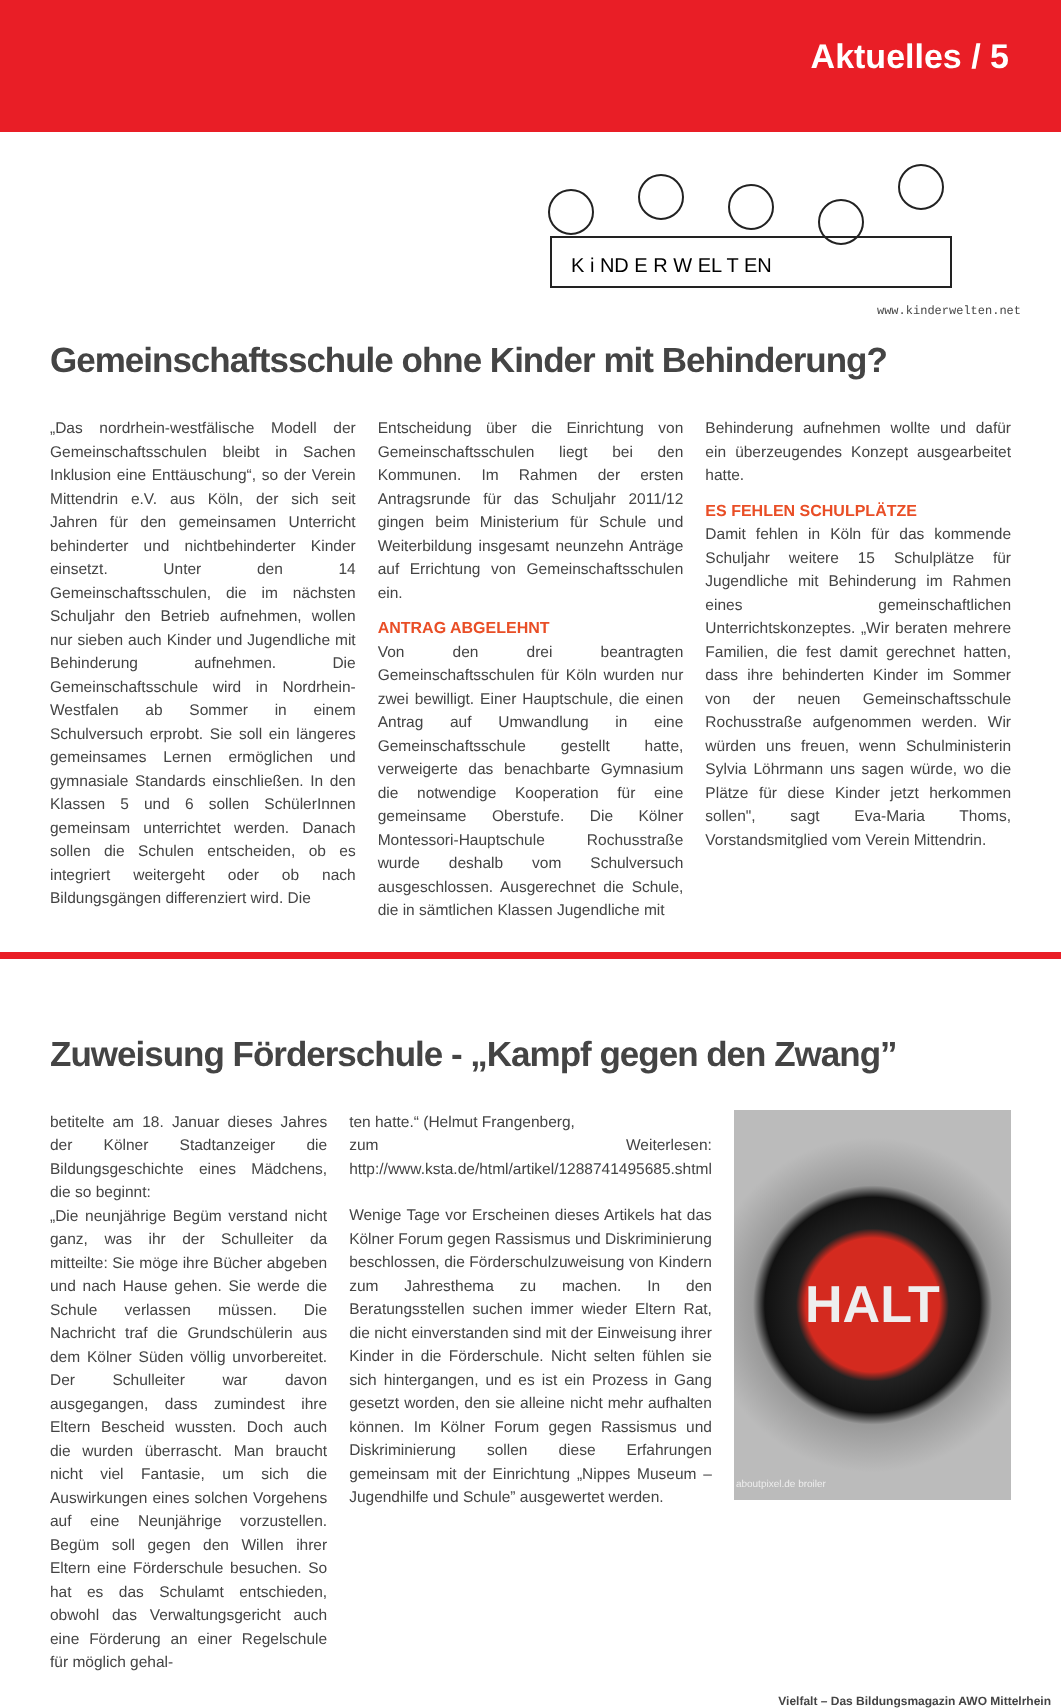Aktuelles / 5
K i ND E R W EL T EN
www.kinderwelten.net
Gemeinschaftsschule ohne Kinder mit Behinderung?
„Das nordrhein-westfälische Modell der Gemeinschaftsschulen bleibt in Sachen Inklusion eine Enttäuschung“, so der Verein Mittendrin e.V. aus Köln, der sich seit Jahren für den gemeinsamen Unterricht behinderter und nichtbehinderter Kinder einsetzt. Unter den 14 Gemeinschaftsschulen, die im nächsten Schuljahr den Betrieb aufnehmen, wollen nur sieben auch Kinder und Jugendliche mit Behinderung aufnehmen. Die Gemeinschaftsschule wird in Nordrhein-Westfalen ab Sommer in einem Schulversuch erprobt. Sie soll ein längeres gemeinsames Lernen ermöglichen und gymnasiale Standards einschließen. In den Klassen 5 und 6 sollen SchülerInnen gemeinsam unterrichtet werden. Danach sollen die Schulen entscheiden, ob es integriert weitergeht oder ob nach Bildungsgängen differenziert wird. Die
Entscheidung über die Einrichtung von Gemeinschaftsschulen liegt bei den Kommunen. Im Rahmen der ersten Antragsrunde für das Schuljahr 2011/12 gingen beim Ministerium für Schule und Weiterbildung insgesamt neunzehn Anträge auf Errichtung von Gemeinschaftsschulen ein.
ANTRAG ABGELEHNT
Von den drei beantragten Gemeinschaftsschulen für Köln wurden nur zwei bewilligt. Einer Hauptschule, die einen Antrag auf Umwandlung in eine Gemeinschaftsschule gestellt hatte, verweigerte das benachbarte Gymnasium die notwendige Kooperation für eine gemeinsame Oberstufe. Die Kölner Montessori-Hauptschule Rochusstraße wurde deshalb vom Schulversuch ausgeschlossen. Ausgerechnet die Schule, die in sämtlichen Klassen Jugendliche mit
Behinderung aufnehmen wollte und dafür ein überzeugendes Konzept ausgearbeitet hatte.
ES FEHLEN SCHULPLÄTZE
Damit fehlen in Köln für das kommende Schuljahr weitere 15 Schulplätze für Jugendliche mit Behinderung im Rahmen eines gemeinschaftlichen Unterrichtskonzeptes. „Wir beraten mehrere Familien, die fest damit gerechnet hatten, dass ihre behinderten Kinder im Sommer von der neuen Gemeinschaftsschule Rochusstraße aufgenommen werden. Wir würden uns freuen, wenn Schulministerin Sylvia Löhrmann uns sagen würde, wo die Plätze für diese Kinder jetzt herkommen sollen", sagt Eva-Maria Thoms, Vorstandsmitglied vom Verein Mittendrin.
Zuweisung Förderschule - „Kampf gegen den Zwang”
betitelte am 18. Januar dieses Jahres der Kölner Stadtanzeiger die Bildungsgeschichte eines Mädchens, die so beginnt:
„Die neunjährige Begüm verstand nicht ganz, was ihr der Schulleiter da mitteilte: Sie möge ihre Bücher abgeben und nach Hause gehen. Sie werde die Schule verlassen müssen. Die Nachricht traf die Grundschülerin aus dem Kölner Süden völlig unvorbereitet. Der Schulleiter war davon ausgegangen, dass zumindest ihre Eltern Bescheid wussten. Doch auch die wurden überrascht. Man braucht nicht viel Fantasie, um sich die Auswirkungen eines solchen Vorgehens auf eine Neunjährige vorzustellen. Begüm soll gegen den Willen ihrer Eltern eine Förderschule besuchen. So hat es das Schulamt entschieden, obwohl das Verwaltungsgericht auch eine Förderung an einer Regelschule für möglich gehal-
ten hatte.“ (Helmut Frangenberg,
zum Weiterlesen: http://www.ksta.de/html/artikel/1288741495685.shtml
Wenige Tage vor Erscheinen dieses Artikels hat das Kölner Forum gegen Rassismus und Diskriminierung beschlossen, die Förderschulzuweisung von Kindern zum Jahresthema zu machen. In den Beratungsstellen suchen immer wieder Eltern Rat, die nicht einverstanden sind mit der Einweisung ihrer Kinder in die Förderschule. Nicht selten fühlen sie sich hintergangen, und es ist ein Prozess in Gang gesetzt worden, den sie alleine nicht mehr aufhalten können. Im Kölner Forum gegen Rassismus und Diskriminierung sollen diese Erfahrungen gemeinsam mit der Einrichtung „Nippes Museum – Jugendhilfe und Schule” ausgewertet werden.
HALT
aboutpixel.de broiler
Vielfalt – Das Bildungsmagazin AWO Mittelrhein